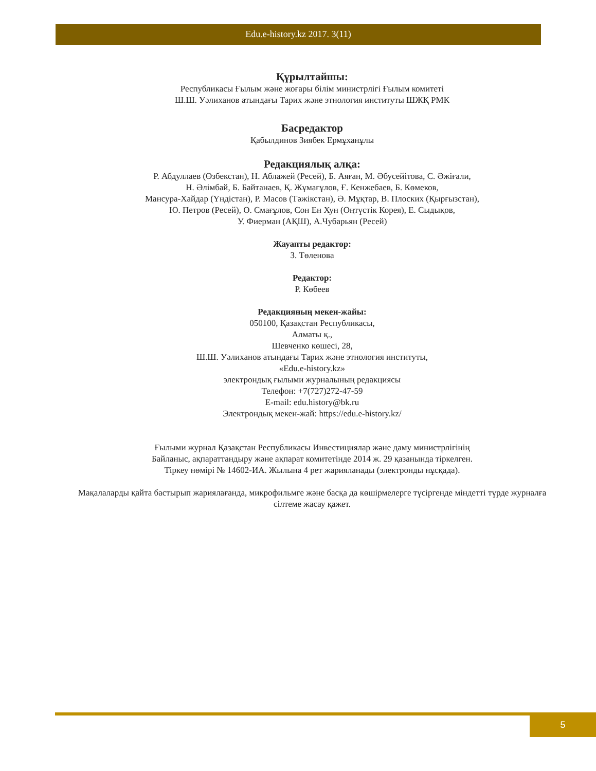Edu.e-history.kz 2017. 3(11)
Құрылтайшы:
Республикасы Ғылым және жоғары білім министрлігі Ғылым комитеті
Ш.Ш. Уәлиханов атындағы Тарих және этнология институты ШЖҚ РМК
Басредактор
Қабылдинов Зиябек Ермұханұлы
Редакциялық алқа:
Р. Абдуллаев (Өзбекстан), Н. Аблажей (Ресей), Б. Аяған, М. Әбусейітова, С. Әжіғали,
Н. Әлімбай, Б. Байтанаев, Қ. Жұмағұлов, Ғ. Кенжебаев, Б. Көмеков,
Мансура-Хайдар (Үндістан), Р. Масов (Тәжікстан), Ә. Мұқтар, В. Плоских (Қырғызстан),
Ю. Петров (Ресей), О. Смағұлов, Сон Ен Хун (Оңтүстік Корея), Е. Сыдықов,
У. Фиерман (АҚШ), А.Чубарьян (Ресей)
Жауапты редактор:
З. Төленова
Редактор:
Р. Көбеев
Редакцияның мекен-жайы:
050100, Қазақстан Республикасы,
Алматы қ.,
Шевченко көшесі, 28,
Ш.Ш. Уәлиханов атындағы Тарих және этнология институты,
«Edu.e-history.kz»
электрондық ғылыми журналының редакциясы
Телефон: +7(727)272-47-59
E-mail: edu.history@bk.ru
Электрондық мекен-жай: https://edu.e-history.kz/
Ғылыми журнал Қазақстан Республикасы Инвестициялар және даму министрлігінің
Байланыс, ақпараттандыру және ақпарат комитетінде 2014 ж. 29 қазанында тіркелген.
Тіркеу нөмірі № 14602-ИА. Жылына 4 рет жарияланады (электронды нұсқада).
Мақалаларды қайта бастырып жариялағанда, микрофильмге және басқа да көшірмелерге түсіргенде міндетті түрде журналға сілтеме жасау қажет.
5